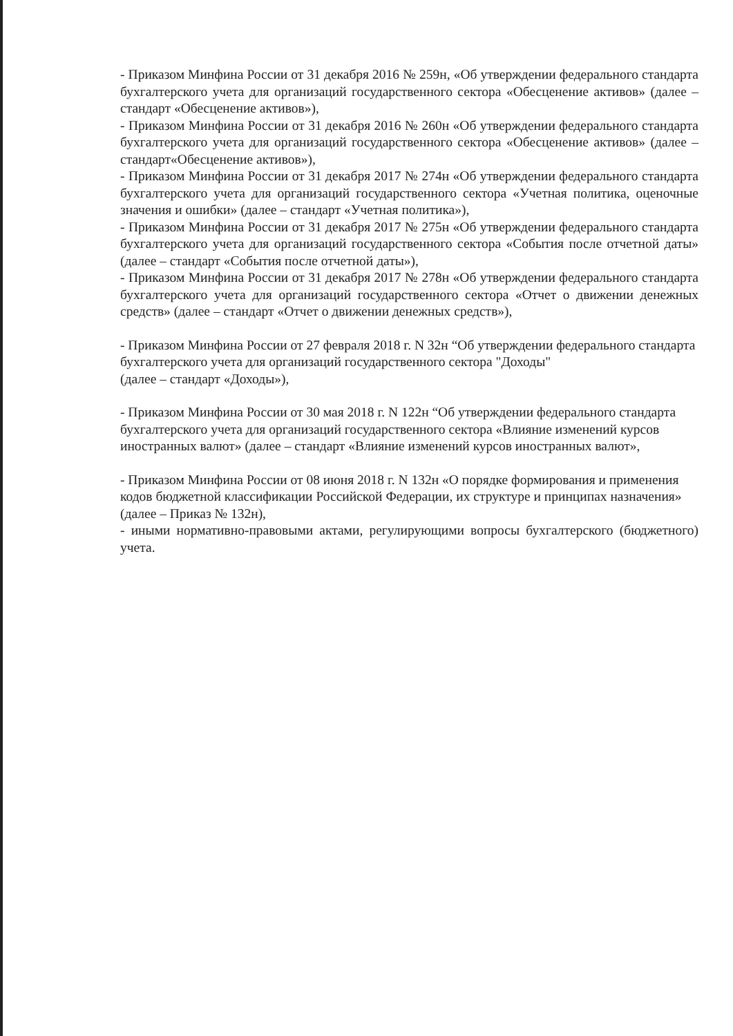- Приказом Минфина России от 31 декабря 2016 № 259н, «Об утверждении федерального стандарта бухгалтерского учета для организаций государственного сектора «Обесценение активов» (далее – стандарт «Обесценение активов»),
- Приказом Минфина России от 31 декабря 2016 № 260н «Об утверждении федерального стандарта бухгалтерского учета для организаций государственного сектора «Обесценение активов» (далее – стандарт«Обесценение активов»),
- Приказом Минфина России от 31 декабря 2017 № 274н «Об утверждении федерального стандарта бухгалтерского учета для организаций государственного сектора «Учетная политика, оценочные значения и ошибки» (далее – стандарт «Учетная политика»),
- Приказом Минфина России от 31 декабря 2017 № 275н «Об утверждении федерального стандарта бухгалтерского учета для организаций государственного сектора «События после отчетной даты» (далее – стандарт «События после отчетной даты»),
- Приказом Минфина России от 31 декабря 2017 № 278н «Об утверждении федерального стандарта бухгалтерского учета для организаций государственного сектора «Отчет о движении денежных средств» (далее – стандарт «Отчет о движении денежных средств»),
- Приказом Минфина России от 27 февраля 2018 г. N 32н “Об утверждении федерального стандарта бухгалтерского учета для организаций государственного сектора "Доходы"
(далее – стандарт «Доходы»),
- Приказом Минфина России от 30 мая 2018 г. N 122н “Об утверждении федерального стандарта бухгалтерского учета для организаций государственного сектора «Влияние изменений курсов иностранных валют» (далее – стандарт «Влияние изменений курсов иностранных валют»,
- Приказом Минфина России от 08 июня 2018 г. N 132н «О порядке формирования и применения кодов бюджетной классификации Российской Федерации, их структуре и принципах назначения» (далее – Приказ № 132н),
- иными нормативно-правовыми актами, регулирующими вопросы бухгалтерского (бюджетного) учета.